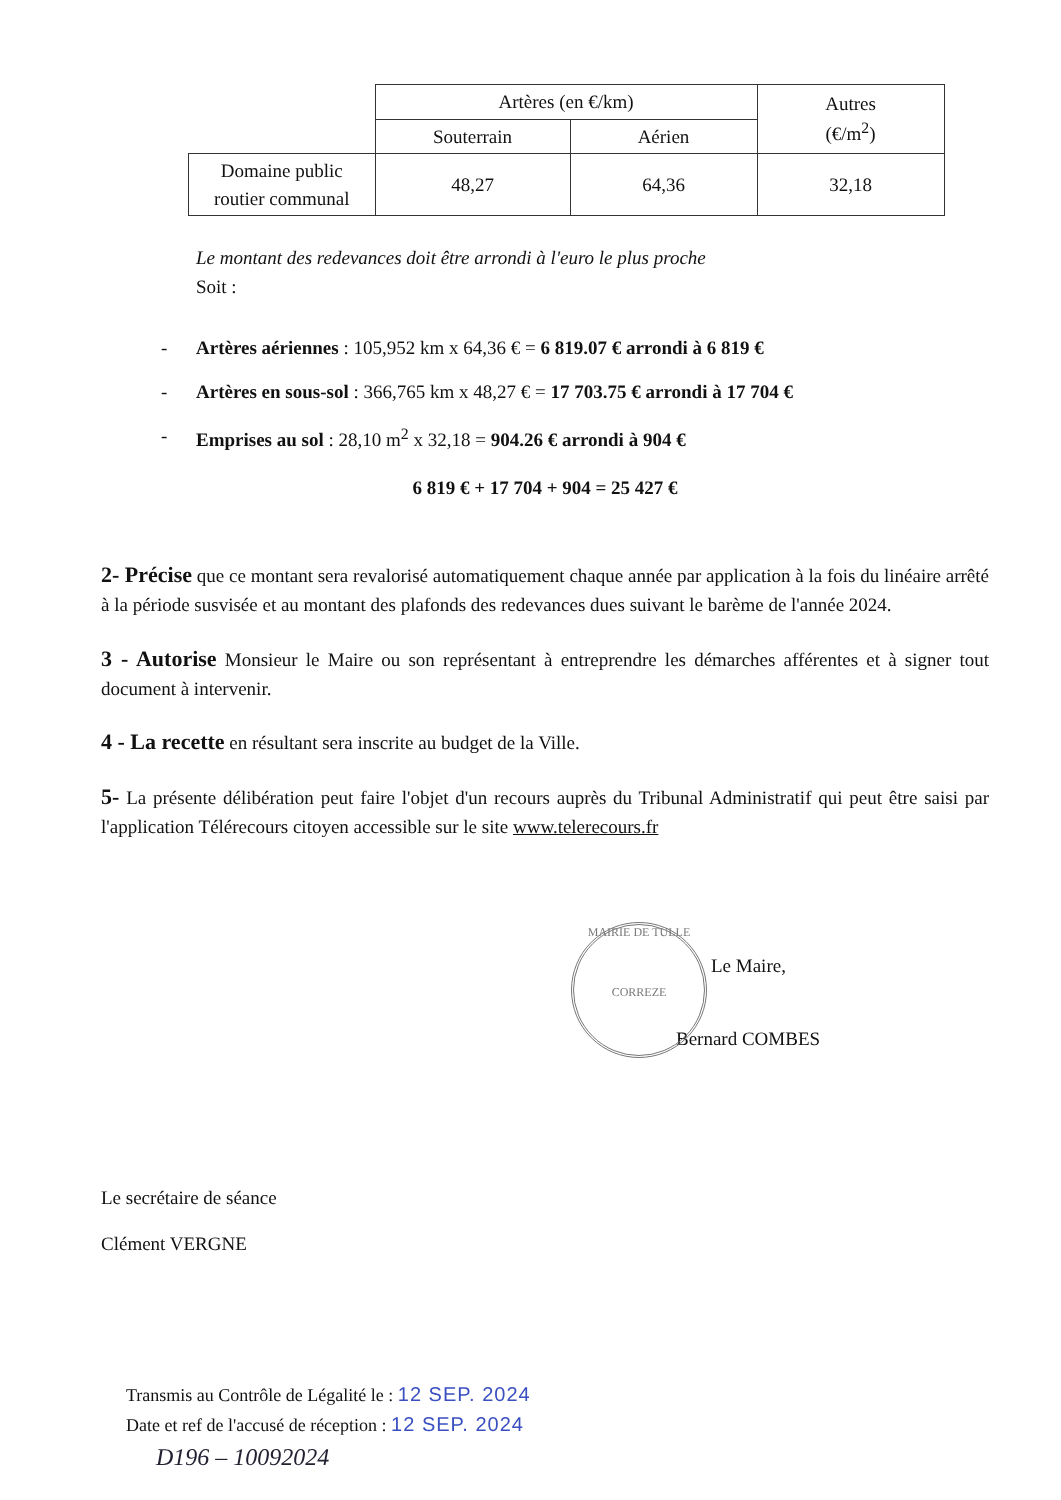| | Artères (en €/km) | | Autres (€/m<sup>2</sup>) |
| --- | --- | --- | --- |
| | Souterrain | Aérien | |
| Domaine public routier communal | 48,27 | 64,36 | 32,18 |
Le montant des redevances doit être arrondi à l'euro le plus proche
Soit :
- Artères aériennes : 105,952 km x 64,36 € = 6 819.07 € arrondi à 6 819 €
- Artères en sous-sol : 366,765 km x 48,27 € = 17 703.75 € arrondi à 17 704 €
- Emprises au sol : 28,10 m<sup>2</sup> x 32,18 = 904.26 € arrondi à 904 €
6 819 € + 17 704 + 904 = 25 427 €
2- Précise que ce montant sera revalorisé automatiquement chaque année par application à la fois du linéaire arrêté à la période susvisée et au montant des plafonds des redevances dues suivant le barème de l'année 2024.
3 - Autorise Monsieur le Maire ou son représentant à entreprendre les démarches afférentes et à signer tout document à intervenir.
4 - La recette en résultant sera inscrite au budget de la Ville.
5- La présente délibération peut faire l'objet d'un recours auprès du Tribunal Administratif qui peut être saisi par l'application Télérecours citoyen accessible sur le site www.telerecours.fr
MAIRIE DE TULLE
CORREZE
Le Maire,
Bernard COMBES
Le secrétaire de séance
Clément VERGNE
Transmis au Contrôle de Légalité le : 12 SEP. 2024
Date et ref de l'accusé de réception : 12 SEP. 2024
D196 – 10092024